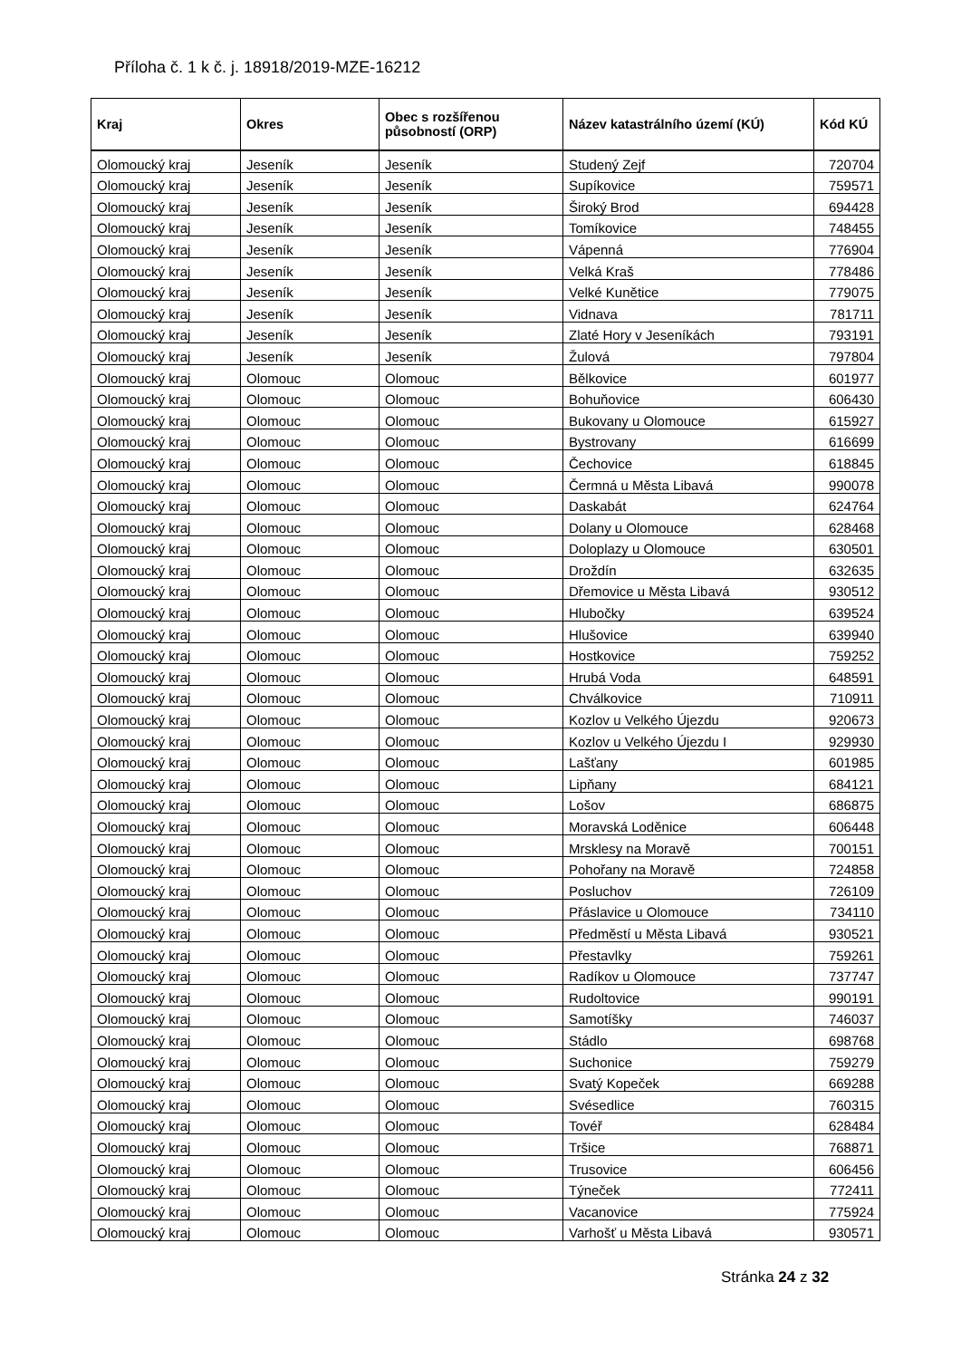Příloha č. 1 k č. j. 18918/2019-MZE-16212
| Kraj | Okres | Obec s rozšířenou působností (ORP) | Název katastrálního území (KÚ) | Kód KÚ |
| --- | --- | --- | --- | --- |
| Olomoucký kraj | Jeseník | Jeseník | Studený Zejf | 720704 |
| Olomoucký kraj | Jeseník | Jeseník | Supíkovice | 759571 |
| Olomoucký kraj | Jeseník | Jeseník | Široký Brod | 694428 |
| Olomoucký kraj | Jeseník | Jeseník | Tomíkovice | 748455 |
| Olomoucký kraj | Jeseník | Jeseník | Vápenná | 776904 |
| Olomoucký kraj | Jeseník | Jeseník | Velká Kraš | 778486 |
| Olomoucký kraj | Jeseník | Jeseník | Velké Kunětice | 779075 |
| Olomoucký kraj | Jeseník | Jeseník | Vidnava | 781711 |
| Olomoucký kraj | Jeseník | Jeseník | Zlaté Hory v Jeseníkách | 793191 |
| Olomoucký kraj | Jeseník | Jeseník | Žulová | 797804 |
| Olomoucký kraj | Olomouc | Olomouc | Bělkovice | 601977 |
| Olomoucký kraj | Olomouc | Olomouc | Bohuňovice | 606430 |
| Olomoucký kraj | Olomouc | Olomouc | Bukovany u Olomouce | 615927 |
| Olomoucký kraj | Olomouc | Olomouc | Bystrovany | 616699 |
| Olomoucký kraj | Olomouc | Olomouc | Čechovice | 618845 |
| Olomoucký kraj | Olomouc | Olomouc | Čermná u Města Libavá | 990078 |
| Olomoucký kraj | Olomouc | Olomouc | Daskabát | 624764 |
| Olomoucký kraj | Olomouc | Olomouc | Dolany u Olomouce | 628468 |
| Olomoucký kraj | Olomouc | Olomouc | Doloplazy u Olomouce | 630501 |
| Olomoucký kraj | Olomouc | Olomouc | Droždín | 632635 |
| Olomoucký kraj | Olomouc | Olomouc | Dřemovice u Města Libavá | 930512 |
| Olomoucký kraj | Olomouc | Olomouc | Hlubočky | 639524 |
| Olomoucký kraj | Olomouc | Olomouc | Hlušovice | 639940 |
| Olomoucký kraj | Olomouc | Olomouc | Hostkovice | 759252 |
| Olomoucký kraj | Olomouc | Olomouc | Hrubá Voda | 648591 |
| Olomoucký kraj | Olomouc | Olomouc | Chválkovice | 710911 |
| Olomoucký kraj | Olomouc | Olomouc | Kozlov u Velkého Újezdu | 920673 |
| Olomoucký kraj | Olomouc | Olomouc | Kozlov u Velkého Újezdu I | 929930 |
| Olomoucký kraj | Olomouc | Olomouc | Lašťany | 601985 |
| Olomoucký kraj | Olomouc | Olomouc | Lipňany | 684121 |
| Olomoucký kraj | Olomouc | Olomouc | Lošov | 686875 |
| Olomoucký kraj | Olomouc | Olomouc | Moravská Loděnice | 606448 |
| Olomoucký kraj | Olomouc | Olomouc | Mrsklesy na Moravě | 700151 |
| Olomoucký kraj | Olomouc | Olomouc | Pohořany na Moravě | 724858 |
| Olomoucký kraj | Olomouc | Olomouc | Posluchov | 726109 |
| Olomoucký kraj | Olomouc | Olomouc | Přáslavice u Olomouce | 734110 |
| Olomoucký kraj | Olomouc | Olomouc | Předměstí u Města Libavá | 930521 |
| Olomoucký kraj | Olomouc | Olomouc | Přestavlky | 759261 |
| Olomoucký kraj | Olomouc | Olomouc | Radíkov u Olomouce | 737747 |
| Olomoucký kraj | Olomouc | Olomouc | Rudoltovice | 990191 |
| Olomoucký kraj | Olomouc | Olomouc | Samotíšky | 746037 |
| Olomoucký kraj | Olomouc | Olomouc | Stádlo | 698768 |
| Olomoucký kraj | Olomouc | Olomouc | Suchonice | 759279 |
| Olomoucký kraj | Olomouc | Olomouc | Svatý Kopeček | 669288 |
| Olomoucký kraj | Olomouc | Olomouc | Svésedlice | 760315 |
| Olomoucký kraj | Olomouc | Olomouc | Tovéř | 628484 |
| Olomoucký kraj | Olomouc | Olomouc | Tršice | 768871 |
| Olomoucký kraj | Olomouc | Olomouc | Trusovice | 606456 |
| Olomoucký kraj | Olomouc | Olomouc | Týneček | 772411 |
| Olomoucký kraj | Olomouc | Olomouc | Vacanovice | 775924 |
| Olomoucký kraj | Olomouc | Olomouc | Varhošť u Města Libavá | 930571 |
Stránka 24 z 32